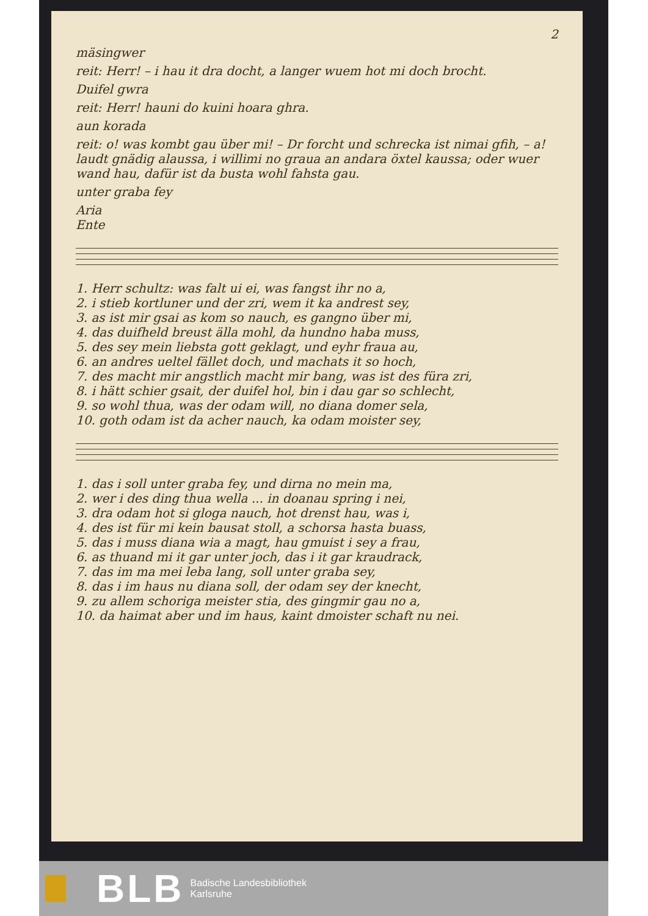2
mäsingwer
reit: Herr! – i hau it dra docht, a langer wuem hot mi doch brocht.
Duifel gwra
reit: Herr! hauni do kuini hoara ghra.
aun korada
reit: o! was kombt gau über mi! – Dr forcht und schrecka ist nimai gfih, – a! laudt gnädig alaussa, i willimi no graua an andara öxtel kaussa; oder wuer wand hau, dafür ist da busta wohl fahsta gau.
unter graba fey
Aria
Ente
1. Herr schultz: was falt ui ei, was fangst ihr no a,
2. i stieb kortluner und der zri, wem it ka andrest sey,
3. as ist mir gsai as kom so nauch, es gangno über mi,
4. das duifheld breust älla mohl, da hundno haba muss,
5. des sey mein liebsta gott geklagt, und eyhr fraua au,
6. an andres ueltel fället doch, und machats it so hoch,
7. des macht mir angstlich macht mir bang, was ist des füra zri,
8. i hätt schier gsait, der duifel hol, bin i dau gar so schlecht,
9. so wohl thua, was der odam will, no diana domer sela,
10. goth odam ist da acher nauch, ka odam moister sey,
1. das i soll unter graba fey, und dirna no mein ma,
2. wer i des ding thua wella ... in doanau spring i nei,
3. dra odam hot si gloga nauch, hot drenst hau, was i,
4. des ist für mi kein bausat stoll, a schorsa hasta buass,
5. das i muss diana wia a magt, hau gmuist i sey a frau,
6. as thuand mi it gar unter joch, das i it gar kraudrack,
7. das im ma mei leba lang, soll unter graba sey,
8. das i im haus nu diana soll, der odam sey der knecht,
9. zu allem schoriga meister stia, des gingmir gau no a,
10. da haimat aber und im haus, kaint dmoister schaft nu nei.
BLB
Badische Landesbibliothek
Karlsruhe